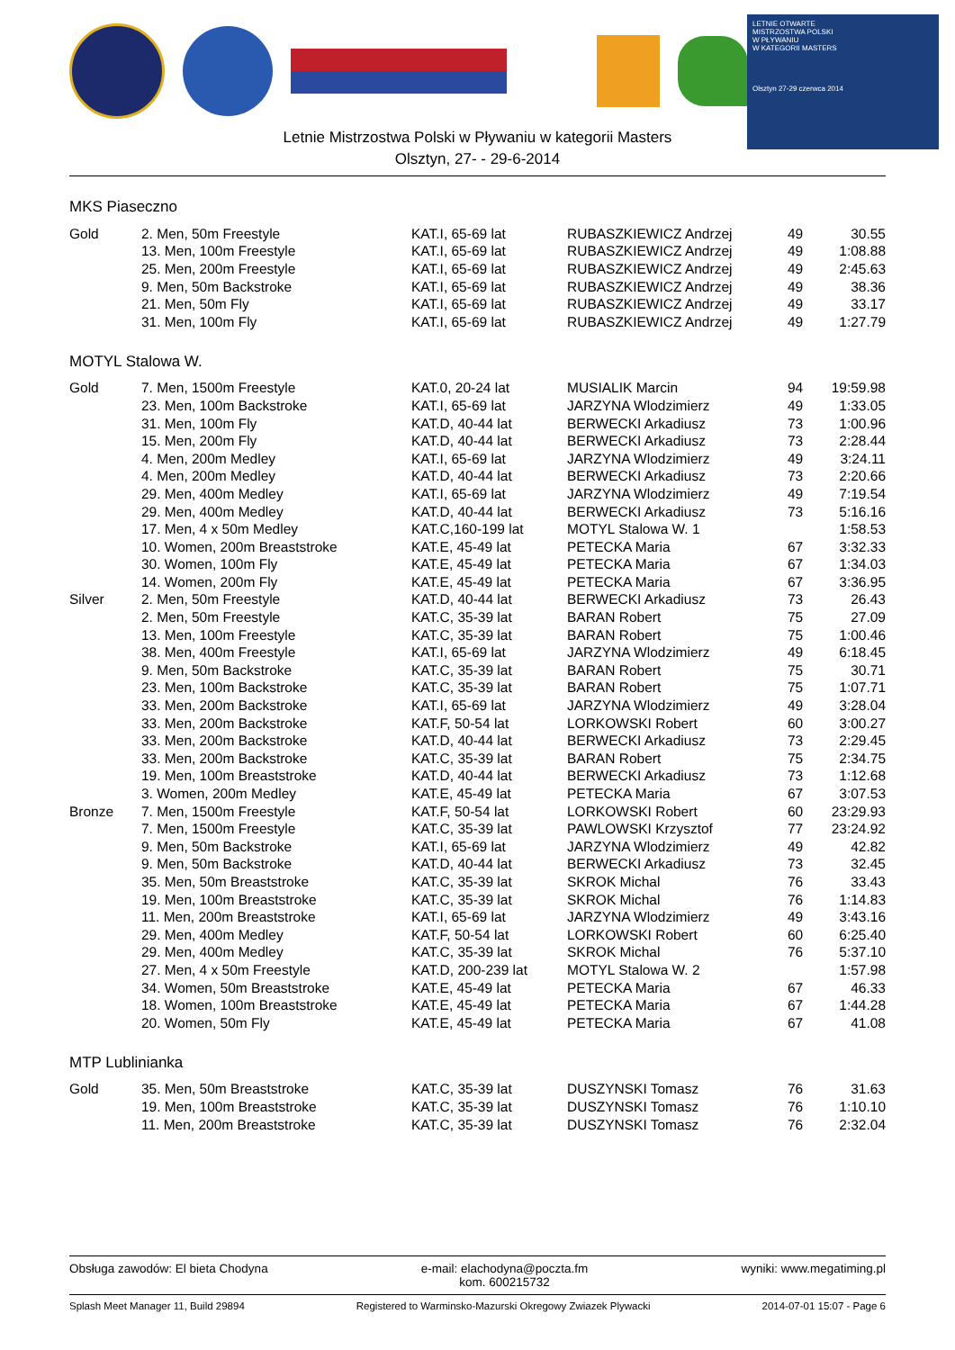LETNIE OTWARTE
MISTRZOSTWA POLSKI
W PŁYWANIU
W KATEGORII MASTERS
Olsztyn 27-29 czerwca 2014
Letnie Mistrzostwa Polski w Pływaniu w kategorii Masters
Olsztyn, 27- - 29-6-2014
MKS Piaseczno
| Gold | 2. Men, 50m Freestyle | KAT.I, 65-69 lat | RUBASZKIEWICZ Andrzej | 49 | 30.55 |
| | 13. Men, 100m Freestyle | KAT.I, 65-69 lat | RUBASZKIEWICZ Andrzej | 49 | 1:08.88 |
| | 25. Men, 200m Freestyle | KAT.I, 65-69 lat | RUBASZKIEWICZ Andrzej | 49 | 2:45.63 |
| | 9. Men, 50m Backstroke | KAT.I, 65-69 lat | RUBASZKIEWICZ Andrzej | 49 | 38.36 |
| | 21. Men, 50m Fly | KAT.I, 65-69 lat | RUBASZKIEWICZ Andrzej | 49 | 33.17 |
| | 31. Men, 100m Fly | KAT.I, 65-69 lat | RUBASZKIEWICZ Andrzej | 49 | 1:27.79 |
MOTYL Stalowa W.
| Gold | 7. Men, 1500m Freestyle | KAT.0, 20-24 lat | MUSIALIK Marcin | 94 | 19:59.98 |
| | 23. Men, 100m Backstroke | KAT.I, 65-69 lat | JARZYNA Wlodzimierz | 49 | 1:33.05 |
| | 31. Men, 100m Fly | KAT.D, 40-44 lat | BERWECKI Arkadiusz | 73 | 1:00.96 |
| | 15. Men, 200m Fly | KAT.D, 40-44 lat | BERWECKI Arkadiusz | 73 | 2:28.44 |
| | 4. Men, 200m Medley | KAT.I, 65-69 lat | JARZYNA Wlodzimierz | 49 | 3:24.11 |
| | 4. Men, 200m Medley | KAT.D, 40-44 lat | BERWECKI Arkadiusz | 73 | 2:20.66 |
| | 29. Men, 400m Medley | KAT.I, 65-69 lat | JARZYNA Wlodzimierz | 49 | 7:19.54 |
| | 29. Men, 400m Medley | KAT.D, 40-44 lat | BERWECKI Arkadiusz | 73 | 5:16.16 |
| | 17. Men, 4 x 50m Medley | KAT.C,160-199 lat | MOTYL Stalowa W. 1 | | 1:58.53 |
| | 10. Women, 200m Breaststroke | KAT.E, 45-49 lat | PETECKA Maria | 67 | 3:32.33 |
| | 30. Women, 100m Fly | KAT.E, 45-49 lat | PETECKA Maria | 67 | 1:34.03 |
| | 14. Women, 200m Fly | KAT.E, 45-49 lat | PETECKA Maria | 67 | 3:36.95 |
| Silver | 2. Men, 50m Freestyle | KAT.D, 40-44 lat | BERWECKI Arkadiusz | 73 | 26.43 |
| | 2. Men, 50m Freestyle | KAT.C, 35-39 lat | BARAN Robert | 75 | 27.09 |
| | 13. Men, 100m Freestyle | KAT.C, 35-39 lat | BARAN Robert | 75 | 1:00.46 |
| | 38. Men, 400m Freestyle | KAT.I, 65-69 lat | JARZYNA Wlodzimierz | 49 | 6:18.45 |
| | 9. Men, 50m Backstroke | KAT.C, 35-39 lat | BARAN Robert | 75 | 30.71 |
| | 23. Men, 100m Backstroke | KAT.C, 35-39 lat | BARAN Robert | 75 | 1:07.71 |
| | 33. Men, 200m Backstroke | KAT.I, 65-69 lat | JARZYNA Wlodzimierz | 49 | 3:28.04 |
| | 33. Men, 200m Backstroke | KAT.F, 50-54 lat | LORKOWSKI Robert | 60 | 3:00.27 |
| | 33. Men, 200m Backstroke | KAT.D, 40-44 lat | BERWECKI Arkadiusz | 73 | 2:29.45 |
| | 33. Men, 200m Backstroke | KAT.C, 35-39 lat | BARAN Robert | 75 | 2:34.75 |
| | 19. Men, 100m Breaststroke | KAT.D, 40-44 lat | BERWECKI Arkadiusz | 73 | 1:12.68 |
| | 3. Women, 200m Medley | KAT.E, 45-49 lat | PETECKA Maria | 67 | 3:07.53 |
| Bronze | 7. Men, 1500m Freestyle | KAT.F, 50-54 lat | LORKOWSKI Robert | 60 | 23:29.93 |
| | 7. Men, 1500m Freestyle | KAT.C, 35-39 lat | PAWLOWSKI Krzysztof | 77 | 23:24.92 |
| | 9. Men, 50m Backstroke | KAT.I, 65-69 lat | JARZYNA Wlodzimierz | 49 | 42.82 |
| | 9. Men, 50m Backstroke | KAT.D, 40-44 lat | BERWECKI Arkadiusz | 73 | 32.45 |
| | 35. Men, 50m Breaststroke | KAT.C, 35-39 lat | SKROK Michal | 76 | 33.43 |
| | 19. Men, 100m Breaststroke | KAT.C, 35-39 lat | SKROK Michal | 76 | 1:14.83 |
| | 11. Men, 200m Breaststroke | KAT.I, 65-69 lat | JARZYNA Wlodzimierz | 49 | 3:43.16 |
| | 29. Men, 400m Medley | KAT.F, 50-54 lat | LORKOWSKI Robert | 60 | 6:25.40 |
| | 29. Men, 400m Medley | KAT.C, 35-39 lat | SKROK Michal | 76 | 5:37.10 |
| | 27. Men, 4 x 50m Freestyle | KAT.D, 200-239 lat | MOTYL Stalowa W. 2 | | 1:57.98 |
| | 34. Women, 50m Breaststroke | KAT.E, 45-49 lat | PETECKA Maria | 67 | 46.33 |
| | 18. Women, 100m Breaststroke | KAT.E, 45-49 lat | PETECKA Maria | 67 | 1:44.28 |
| | 20. Women, 50m Fly | KAT.E, 45-49 lat | PETECKA Maria | 67 | 41.08 |
MTP Lublinianka
| Gold | 35. Men, 50m Breaststroke | KAT.C, 35-39 lat | DUSZYNSKI Tomasz | 76 | 31.63 |
| | 19. Men, 100m Breaststroke | KAT.C, 35-39 lat | DUSZYNSKI Tomasz | 76 | 1:10.10 |
| | 11. Men, 200m Breaststroke | KAT.C, 35-39 lat | DUSZYNSKI Tomasz | 76 | 2:32.04 |
Obsługa zawodów: El bieta Chodyna e-mail: elachodyna@poczta.fm
kom. 600215732 wyniki: www.megatiming.pl
Splash Meet Manager 11, Build 29894 Registered to Warminsko-Mazurski Okregowy Zwiazek Plywacki 2014-07-01 15:07 - Page 6